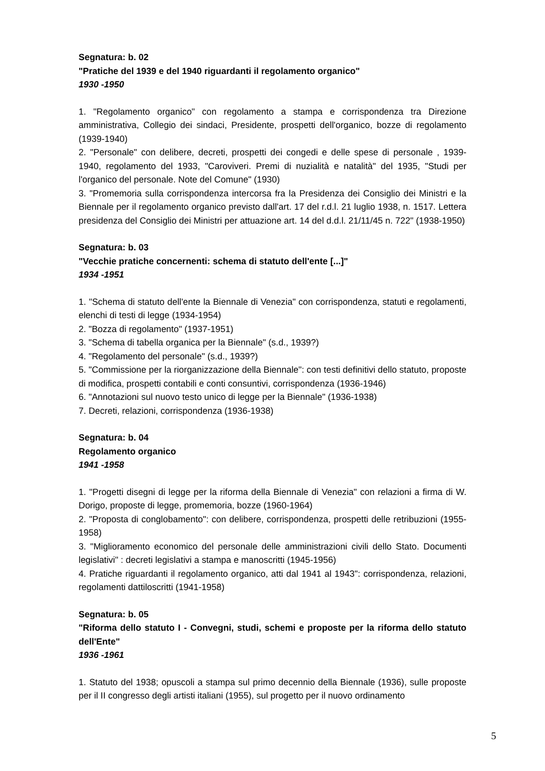Segnatura: b. 02
"Pratiche del 1939 e del 1940 riguardanti il regolamento organico"
1930 -1950
1. "Regolamento organico" con regolamento a stampa e corrispondenza tra Direzione amministrativa, Collegio dei sindaci, Presidente, prospetti dell'organico, bozze di regolamento (1939-1940)
2. "Personale" con delibere, decreti, prospetti dei congedi e delle spese di personale , 1939-1940, regolamento del 1933, "Caroviveri. Premi di nuzialità e natalità" del 1935, "Studi per l'organico del personale. Note del Comune" (1930)
3. "Promemoria sulla corrispondenza intercorsa fra la Presidenza dei Consiglio dei Ministri e la Biennale per il regolamento organico previsto dall'art. 17 del r.d.l. 21 luglio 1938, n. 1517. Lettera presidenza del Consiglio dei Ministri per attuazione art. 14 del d.d.l. 21/11/45 n. 722" (1938-1950)
Segnatura: b. 03
"Vecchie pratiche concernenti: schema di statuto dell'ente [...]"
1934 -1951
1. "Schema di statuto dell'ente la Biennale di Venezia" con corrispondenza, statuti e regolamenti, elenchi di testi di legge (1934-1954)
2. "Bozza di regolamento" (1937-1951)
3. "Schema di tabella organica per la Biennale" (s.d., 1939?)
4. "Regolamento del personale" (s.d., 1939?)
5. "Commissione per la riorganizzazione della Biennale": con testi definitivi dello statuto, proposte di modifica, prospetti contabili e conti consuntivi, corrispondenza (1936-1946)
6. "Annotazioni sul nuovo testo unico di legge per la Biennale" (1936-1938)
7. Decreti, relazioni, corrispondenza (1936-1938)
Segnatura: b. 04
Regolamento organico
1941 -1958
1. "Progetti disegni di legge per la riforma della Biennale di Venezia" con relazioni a firma di W. Dorigo, proposte di legge, promemoria, bozze (1960-1964)
2. "Proposta di conglobamento": con delibere, corrispondenza, prospetti delle retribuzioni (1955-1958)
3. "Miglioramento economico del personale delle amministrazioni civili dello Stato. Documenti legislativi" : decreti legislativi a stampa e manoscritti (1945-1956)
4. Pratiche riguardanti il regolamento organico, atti dal 1941 al 1943": corrispondenza, relazioni, regolamenti dattiloscritti (1941-1958)
Segnatura: b. 05
"Riforma dello statuto I - Convegni, studi, schemi e proposte per la riforma dello statuto dell'Ente"
1936 -1961
1. Statuto del 1938; opuscoli a stampa sul primo decennio della Biennale (1936), sulle proposte per il II congresso degli artisti italiani (1955), sul progetto per il nuovo ordinamento
5